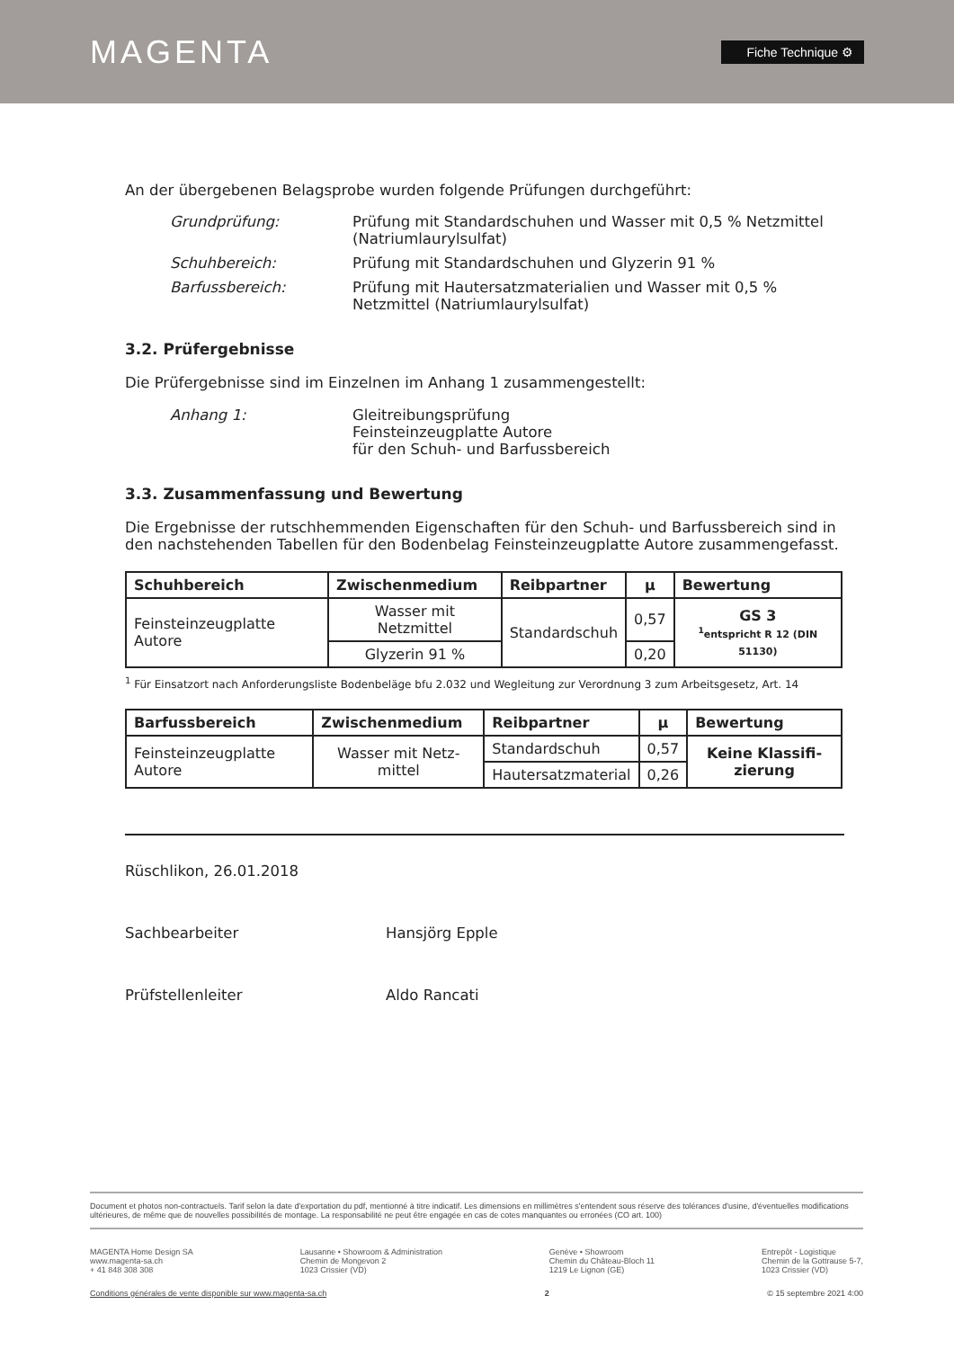MAGENTA
Fiche Technique ⚙
An der übergebenen Belagsprobe wurden folgende Prüfungen durchgeführt:
Grundprüfung: Prüfung mit Standardschuhen und Wasser mit 0,5 % Netzmittel (Natriumlaurylsulfat)
Schuhbereich: Prüfung mit Standardschuhen und Glyzerin 91 %
Barfussbereich: Prüfung mit Hautersatzmaterialien und Wasser mit 0,5 % Netzmittel (Natriumlaurylsulfat)
3.2. Prüfergebnisse
Die Prüfergebnisse sind im Einzelnen im Anhang 1 zusammengestellt:
Anhang 1: Gleitreibungsprüfung
Feinsteinzeugplatte Autore
für den Schuh- und Barfussbereich
3.3. Zusammenfassung und Bewertung
Die Ergebnisse der rutschhemmenden Eigenschaften für den Schuh- und Barfussbereich sind in den nachstehenden Tabellen für den Bodenbelag Feinsteinzeugplatte Autore zusammengefasst.
| Schuhbereich | Zwischenmedium | Reibpartner | µ | Bewertung |
| --- | --- | --- | --- | --- |
| Feinsteinzeugplatte Autore | Wasser mit Netzmittel | Standardschuh | 0,57 | GS 3 <sup>1</sup> entspricht R 12 (DIN 51130) |
| | Glyzerin 91 % | | 0,20 | |
<sup>1</sup> Für Einsatzort nach Anforderungsliste Bodenbeläge bfu 2.032 und Wegleitung zur Verordnung 3 zum Arbeitsgesetz, Art. 14
| Barfussbereich | Zwischenmedium | Reibpartner | µ | Bewertung |
| --- | --- | --- | --- | --- |
| Feinsteinzeugplatte Autore | Wasser mit Netz-mittel | Standardschuh | 0,57 | Keine Klassifi-zierung |
| | | Hautersatzmaterial | 0,26 | |
Rüschlikon, 26.01.2018
Sachbearbeiter Hansjörg Epple
Prüfstellenleiter Aldo Rancati
Document et photos non-contractuels. Tarif selon la date d'exportation du pdf, mentionné à titre indicatif. Les dimensions en millimètres s'entendent sous réserve des tolérances d'usine, d'éventuelles modifications ultérieures, de même que de nouvelles possibilités de montage. La responsabilité ne peut être engagée en cas de cotes manquantes ou erronées (CO art. 100)
MAGENTA Home Design SA
www.magenta-sa.ch
+ 41 848 308 308
Lausanne • Showroom & Administration
Chemin de Mongevon 2
1023 Crissier (VD)
Genève • Showroom
Chemin du Château-Bloch 11
1219 Le Lignon (GE)
Entrepôt - Logistique
Chemin de la Gottrause 5-7,
1023 Crissier (VD)
Conditions générales de vente disponible sur www.magenta-sa.ch 2 © 15 septembre 2021 4:00